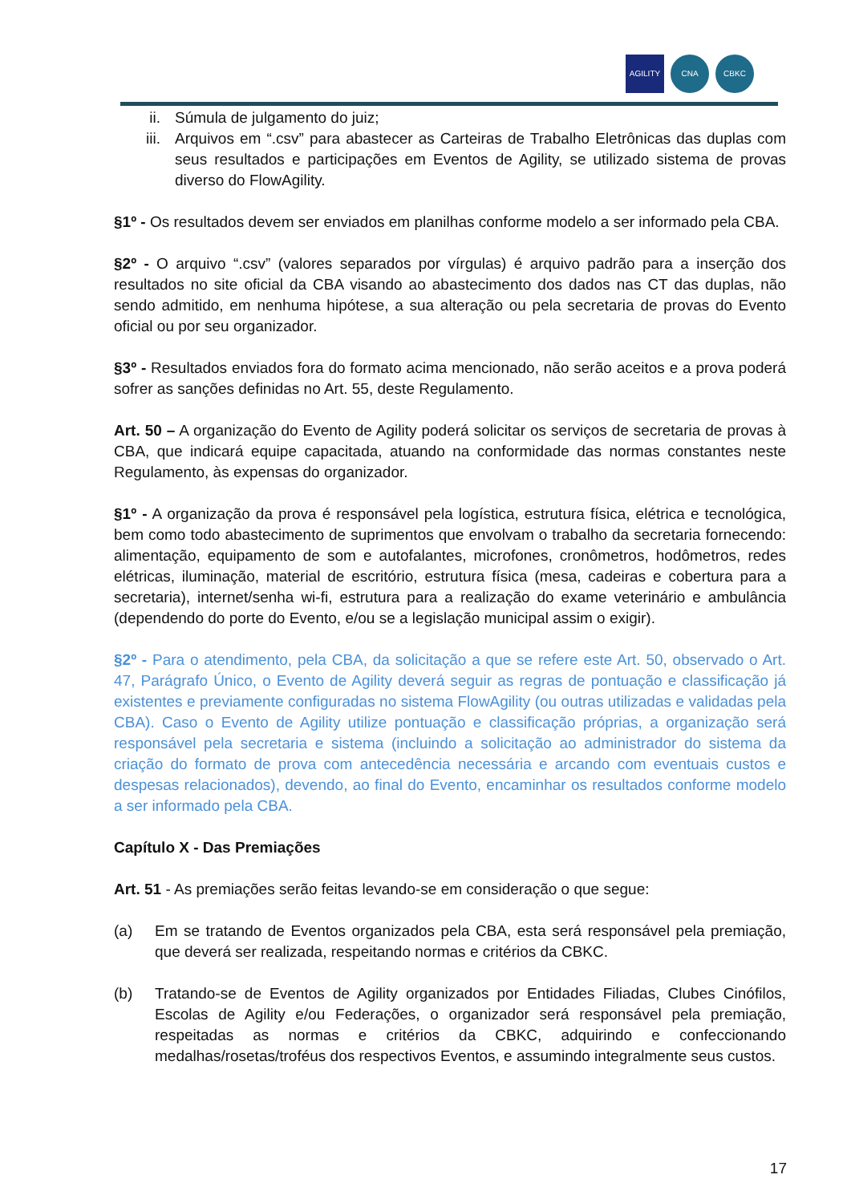AGILITY CNA CBKC
ii. Súmula de julgamento do juiz;
iii. Arquivos em “.csv” para abastecer as Carteiras de Trabalho Eletrônicas das duplas com seus resultados e participações em Eventos de Agility, se utilizado sistema de provas diverso do FlowAgility.
§1º - Os resultados devem ser enviados em planilhas conforme modelo a ser informado pela CBA.
§2º - O arquivo “.csv” (valores separados por vírgulas) é arquivo padrão para a inserção dos resultados no site oficial da CBA visando ao abastecimento dos dados nas CT das duplas, não sendo admitido, em nenhuma hipótese, a sua alteração ou pela secretaria de provas do Evento oficial ou por seu organizador.
§3º - Resultados enviados fora do formato acima mencionado, não serão aceitos e a prova poderá sofrer as sanções definidas no Art. 55, deste Regulamento.
Art. 50 – A organização do Evento de Agility poderá solicitar os serviços de secretaria de provas à CBA, que indicará equipe capacitada, atuando na conformidade das normas constantes neste Regulamento, às expensas do organizador.
§1º - A organização da prova é responsável pela logística, estrutura física, elétrica e tecnológica, bem como todo abastecimento de suprimentos que envolvam o trabalho da secretaria fornecendo: alimentação, equipamento de som e autofalantes, microfones, cronômetros, hodômetros, redes elétricas, iluminação, material de escritório, estrutura física (mesa, cadeiras e cobertura para a secretaria), internet/senha wi-fi, estrutura para a realização do exame veterinário e ambulância (dependendo do porte do Evento, e/ou se a legislação municipal assim o exigir).
§2º - Para o atendimento, pela CBA, da solicitação a que se refere este Art. 50, observado o Art. 47, Parágrafo Único, o Evento de Agility deverá seguir as regras de pontuação e classificação já existentes e previamente configuradas no sistema FlowAgility (ou outras utilizadas e validadas pela CBA). Caso o Evento de Agility utilize pontuação e classificação próprias, a organização será responsável pela secretaria e sistema (incluindo a solicitação ao administrador do sistema da criação do formato de prova com antecedência necessária e arcando com eventuais custos e despesas relacionados), devendo, ao final do Evento, encaminhar os resultados conforme modelo a ser informado pela CBA.
Capítulo X - Das Premiações
Art. 51 - As premiações serão feitas levando-se em consideração o que segue:
(a) Em se tratando de Eventos organizados pela CBA, esta será responsável pela premiação, que deverá ser realizada, respeitando normas e critérios da CBKC.
(b) Tratando-se de Eventos de Agility organizados por Entidades Filiadas, Clubes Cinófilos, Escolas de Agility e/ou Federações, o organizador será responsável pela premiação, respeitadas as normas e critérios da CBKC, adquirindo e confeccionando medalhas/rosetas/troféus dos respectivos Eventos, e assumindo integralmente seus custos.
17